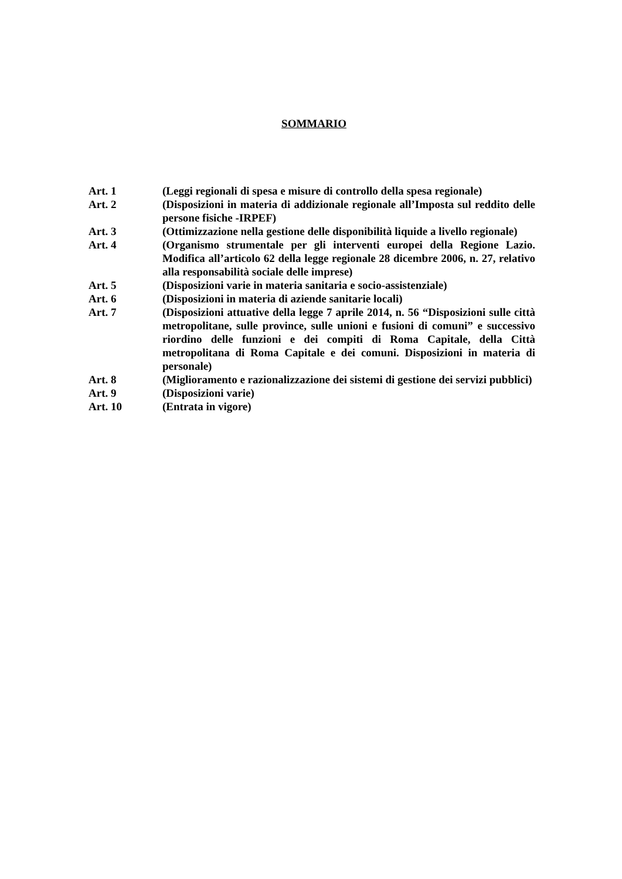SOMMARIO
| Art. 1 | (Leggi regionali di spesa e misure di controllo della spesa regionale) |
| Art. 2 | (Disposizioni in materia di addizionale regionale all’Imposta sul reddito delle persone fisiche -IRPEF) |
| Art. 3 | (Ottimizzazione nella gestione delle disponibilità liquide a livello regionale) |
| Art. 4 | (Organismo strumentale per gli interventi europei della Regione Lazio. Modifica all’articolo 62 della legge regionale 28 dicembre 2006, n. 27, relativo alla responsabilità sociale delle imprese) |
| Art. 5 | (Disposizioni varie in materia sanitaria e socio-assistenziale) |
| Art. 6 | (Disposizioni in materia di aziende sanitarie locali) |
| Art. 7 | (Disposizioni attuative della legge 7 aprile 2014, n. 56 “Disposizioni sulle città metropolitane, sulle province, sulle unioni e fusioni di comuni” e successivo riordino delle funzioni e dei compiti di Roma Capitale, della Città metropolitana di Roma Capitale e dei comuni. Disposizioni in materia di personale) |
| Art. 8 | (Miglioramento e razionalizzazione dei sistemi di gestione dei servizi pubblici) |
| Art. 9 | (Disposizioni varie) |
| Art. 10 | (Entrata in vigore) |